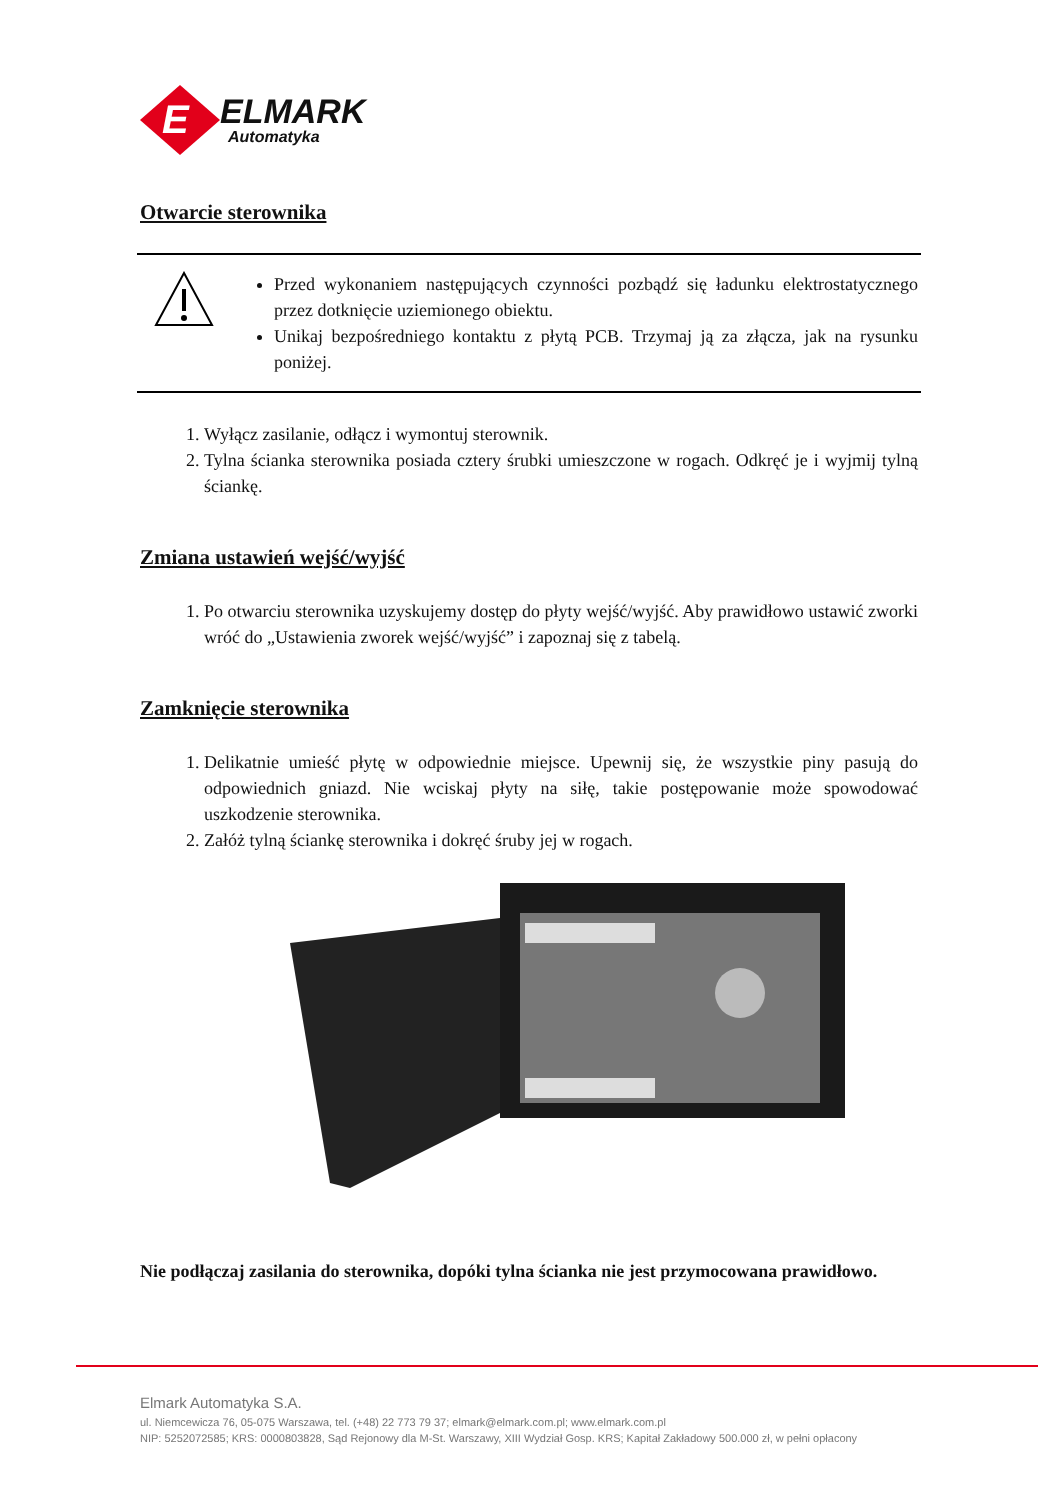E
ELMARK
Automatyka
Otwarcie sterownika
Przed wykonaniem następujących czynności pozbądź się ładunku elektrostatycznego przez dotknięcie uziemionego obiektu.
Unikaj bezpośredniego kontaktu z płytą PCB. Trzymaj ją za złącza, jak na rysunku poniżej.
1. Wyłącz zasilanie, odłącz i wymontuj sterownik.
2. Tylna ścianka sterownika posiada cztery śrubki umieszczone w rogach. Odkręć je i wyjmij tylną ściankę.
Zmiana ustawień wejść/wyjść
1. Po otwarciu sterownika uzyskujemy dostęp do płyty wejść/wyjść. Aby prawidłowo ustawić zworki wróć do „Ustawienia zworek wejść/wyjść” i zapoznaj się z tabelą.
Zamknięcie sterownika
1. Delikatnie umieść płytę w odpowiednie miejsce. Upewnij się, że wszystkie piny pasują do odpowiednich gniazd. Nie wciskaj płyty na siłę, takie postępowanie może spowodować uszkodzenie sterownika.
2. Załóż tylną ściankę sterownika i dokręć śruby jej w rogach.
Nie podłączaj zasilania do sterownika, dopóki tylna ścianka nie jest przymocowana prawidłowo.
Elmark Automatyka S.A.
ul. Niemcewicza 76, 05-075 Warszawa, tel. (+48) 22 773 79 37; elmark@elmark.com.pl; www.elmark.com.pl
NIP: 5252072585; KRS: 0000803828, Sąd Rejonowy dla M-St. Warszawy, XIII Wydział Gosp. KRS; Kapitał Zakładowy 500.000 zł, w pełni opłacony